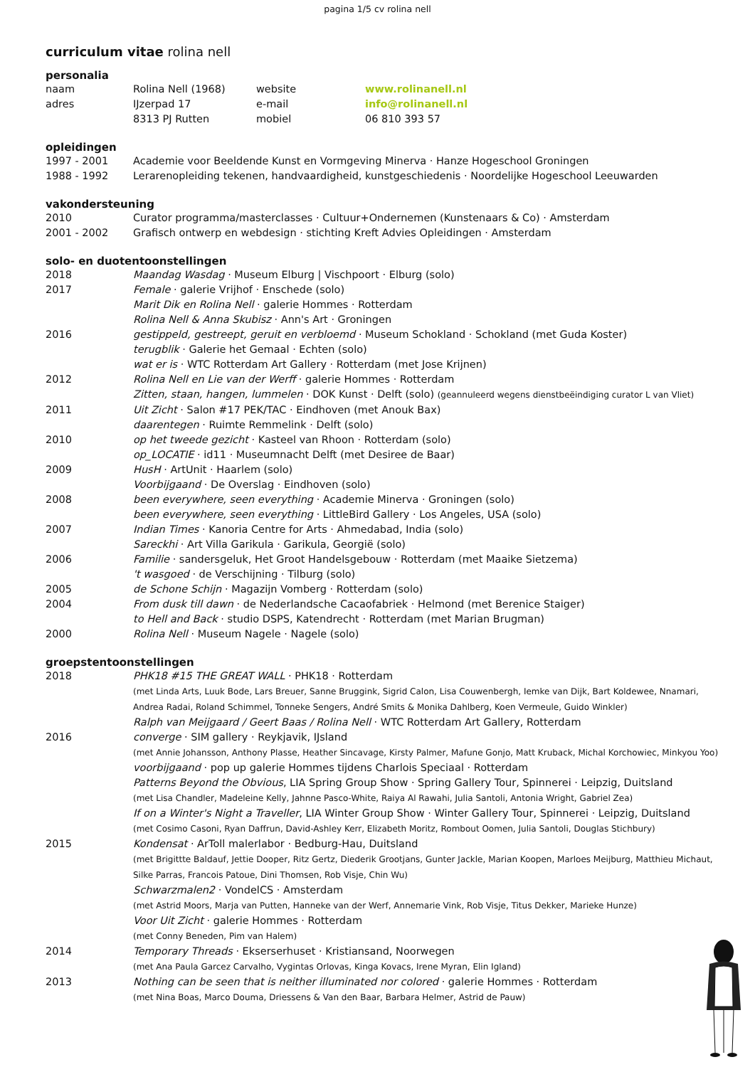pagina 1/5 cv rolina nell
curriculum vitae rolina nell
personalia
naam
adres
Rolina Nell (1968)
IJzerpad 17
8313 PJ Rutten
website
e-mail
mobiel
www.rolinanell.nl
info@rolinanell.nl
06 810 393 57
opleidingen
1997 - 2001 Academie voor Beeldende Kunst en Vormgeving Minerva · Hanze Hogeschool Groningen
1988 - 1992 Lerarenopleiding tekenen, handvaardigheid, kunstgeschiedenis · Noordelijke Hogeschool Leeuwarden
vakondersteuning
2010 Curator programma/masterclasses · Cultuur+Ondernemen (Kunstenaars & Co) · Amsterdam
2001 - 2002 Grafisch ontwerp en webdesign · stichting Kreft Advies Opleidingen · Amsterdam
solo- en duotentoonstellingen
2018 Maandag Wasdag · Museum Elburg | Vischpoort · Elburg (solo)
2017 Female · galerie Vrijhof · Enschede (solo)
Marit Dik en Rolina Nell · galerie Hommes · Rotterdam
Rolina Nell & Anna Skubisz · Ann's Art · Groningen
2016 gestippeld, gestreept, geruit en verbloemd · Museum Schokland · Schokland (met Guda Koster)
terugblik · Galerie het Gemaal · Echten (solo)
wat er is · WTC Rotterdam Art Gallery · Rotterdam (met Jose Krijnen)
2012 Rolina Nell en Lie van der Werff · galerie Hommes · Rotterdam
Zitten, staan, hangen, lummelen · DOK Kunst · Delft (solo) (geannuleerd wegens dienstbeëindiging curator L van Vliet)
2011 Uit Zicht · Salon #17 PEK/TAC · Eindhoven (met Anouk Bax)
daarentegen · Ruimte Remmelink · Delft (solo)
2010 op het tweede gezicht · Kasteel van Rhoon · Rotterdam (solo)
op_LOCATIE · id11 · Museumnacht Delft (met Desiree de Baar)
2009 HusH · ArtUnit · Haarlem (solo)
Voorbijgaand · De Overslag · Eindhoven (solo)
2008 been everywhere, seen everything · Academie Minerva · Groningen (solo)
been everywhere, seen everything · LittleBird Gallery · Los Angeles, USA (solo)
2007 Indian Times · Kanoria Centre for Arts · Ahmedabad, India (solo)
Sareckhi · Art Villa Garikula · Garikula, Georgië (solo)
2006 Familie · sandersgeluk, Het Groot Handelsgebouw · Rotterdam (met Maaike Sietzema)
't wasgoed · de Verschijning · Tilburg (solo)
2005 de Schone Schijn · Magazijn Vomberg · Rotterdam (solo)
2004 From dusk till dawn · de Nederlandsche Cacaofabriek · Helmond (met Berenice Staiger)
to Hell and Back · studio DSPS, Katendrecht · Rotterdam (met Marian Brugman)
2000 Rolina Nell · Museum Nagele · Nagele (solo)
groepstentoonstellingen
2018 PHK18 #15 THE GREAT WALL · PHK18 · Rotterdam
(met Linda Arts, Luuk Bode, Lars Breuer, Sanne Bruggink, Sigrid Calon, Lisa Couwenbergh, Iemke van Dijk, Bart Koldewee, Nnamari, Andrea Radai, Roland Schimmel, Tonneke Sengers, André Smits & Monika Dahlberg, Koen Vermeule, Guido Winkler)
Ralph van Meijgaard / Geert Baas / Rolina Nell · WTC Rotterdam Art Gallery, Rotterdam
2016 converge · SIM gallery · Reykjavik, IJsland
(met Annie Johansson, Anthony Plasse, Heather Sincavage, Kirsty Palmer, Mafune Gonjo, Matt Kruback, Michal Korchowiec, Minkyou Yoo)
voorbijgaand · pop up galerie Hommes tijdens Charlois Speciaal · Rotterdam
Patterns Beyond the Obvious, LIA Spring Group Show · Spring Gallery Tour, Spinnerei · Leipzig, Duitsland
(met Lisa Chandler, Madeleine Kelly, Jahnne Pasco-White, Raiya Al Rawahi, Julia Santoli, Antonia Wright, Gabriel Zea)
If on a Winter's Night a Traveller, LIA Winter Group Show · Winter Gallery Tour, Spinnerei · Leipzig, Duitsland
(met Cosimo Casoni, Ryan Daffrun, David-Ashley Kerr, Elizabeth Moritz, Rombout Oomen, Julia Santoli, Douglas Stichbury)
2015 Kondensat · ArToll malerlabor · Bedburg-Hau, Duitsland
(met Brigittte Baldauf, Jettie Dooper, Ritz Gertz, Diederik Grootjans, Gunter Jackle, Marian Koopen, Marloes Meijburg, Matthieu Michaut, Silke Parras, Francois Patoue, Dini Thomsen, Rob Visje, Chin Wu)
Schwarzmalen2 · VondelCS · Amsterdam
(met Astrid Moors, Marja van Putten, Hanneke van der Werf, Annemarie Vink, Rob Visje, Titus Dekker, Marieke Hunze)
Voor Uit Zicht · galerie Hommes · Rotterdam
(met Conny Beneden, Pim van Halem)
2014 Temporary Threads · Ekserserhuset · Kristiansand, Noorwegen
(met Ana Paula Garcez Carvalho, Vygintas Orlovas, Kinga Kovacs, Irene Myran, Elin Igland)
2013 Nothing can be seen that is neither illuminated nor colored · galerie Hommes · Rotterdam
(met Nina Boas, Marco Douma, Driessens & Van den Baar, Barbara Helmer, Astrid de Pauw)